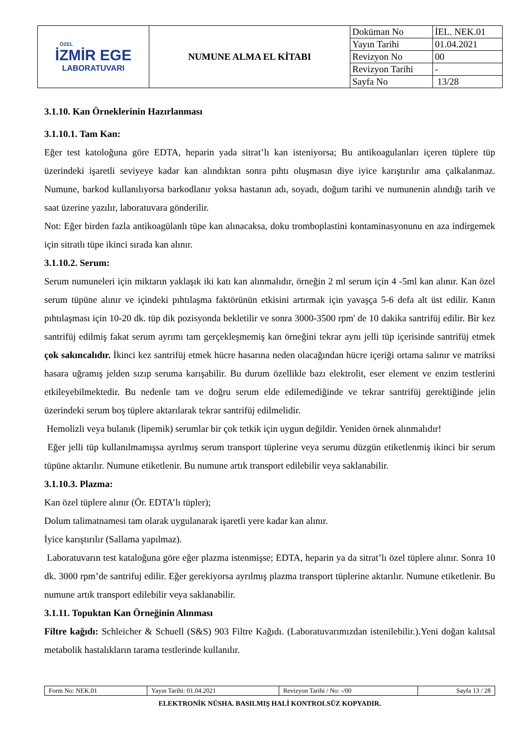| ÖZEL İZMİR EGE LABORATUVARI | NUMUNE ALMA EL KİTABI | Doküman No | İEL. NEK.01 |
| | | Yayın Tarihi | 01.04.2021 |
| | | Revizyon No | 00 |
| | | Revizyon Tarihi | - |
| | | Sayfa No | 13/28 |
3.1.10. Kan Örneklerinin Hazırlanması
3.1.10.1. Tam Kan:
Eğer test katoloğuna göre EDTA, heparin yada sitrat’lı kan isteniyorsa; Bu antikoagulanları içeren tüplere tüp üzerindeki işaretli seviyeye kadar kan alındıktan sonra pıhtı oluşmasın diye iyice karıştırılır ama çalkalanmaz. Numune, barkod kullanılıyorsa barkodlanır yoksa hastanın adı, soyadı, doğum tarihi ve numunenin alındığı tarih ve saat üzerine yazılır, laboratuvara gönderilir.
Not: Eğer birden fazla antikoagülanlı tüpe kan alınacaksa, doku tromboplastini kontaminasyonunu en aza indirgemek için sitratlı tüpe ikinci sırada kan alınır.
3.1.10.2. Serum:
Serum numuneleri için miktarın yaklaşık iki katı kan alınmalıdır, örneğin 2 ml serum için 4 -5ml kan alınır. Kan özel serum tüpüne alınır ve içindeki pıhtılaşma faktörünün etkisini artırmak için yavaşça 5-6 defa alt üst edilir. Kanın pıhtılaşması için 10-20 dk. tüp dik pozisyonda bekletilir ve sonra 3000-3500 rpm' de 10 dakika santrifüj edilir. Bir kez santrifüj edilmiş fakat serum ayrımı tam gerçekleşmemiş kan örneğini tekrar aynı jelli tüp içerisinde santrifüj etmek çok sakıncalıdır. İkinci kez santrifüj etmek hücre hasarına neden olacağından hücre içeriği ortama salınır ve matriksi hasara uğramış jelden sızıp seruma karışabilir. Bu durum özellikle bazı elektrolit, eser element ve enzim testlerini etkileyebilmektedir. Bu nedenle tam ve doğru serum elde edilemediğinde ve tekrar santrifüj gerektiğinde jelin üzerindeki serum boş tüplere aktarılarak tekrar santrifüj edilmelidir.
Hemolizli veya bulanık (lipemik) serumlar bir çok tetkik için uygun değildir. Yeniden örnek alınmalıdır!
Eğer jelli tüp kullanılmamışsa ayrılmış serum transport tüplerine veya serumu düzgün etiketlenmiş ikinci bir serum tüpüne aktarılır. Numune etiketlenir. Bu numune artık transport edilebilir veya saklanabilir.
3.1.10.3. Plazma:
Kan özel tüplere alınır (Ör. EDTA’lı tüpler);
Dolum talimatnamesi tam olarak uygulanarak işaretli yere kadar kan alınır.
İyice karıştırılır (Sallama yapılmaz).
Laboratuvarın test kataloğuna göre eğer plazma istenmişse; EDTA, heparin ya da sitrat’lı özel tüplere alınır. Sonra 10 dk. 3000 rpm’de santrifuj edilir. Eğer gerekiyorsa ayrılmış plazma transport tüplerine aktarılır. Numune etiketlenir. Bu numune artık transport edilebilir veya saklanabilir.
3.1.11. Topuktan Kan Örneğinin Alınması
Filtre kağıdı: Schleicher & Schuell (S&S) 903 Filtre Kağıdı. (Laboratuvarımızdan istenilebilir.).Yeni doğan kalıtsal metabolik hastalıkların tarama testlerinde kullanılır.
| Form No: NEK.01 | Yayın Tarihi: 01.04.2021 | Revizyon Tarihi / No: -/00 | Sayfa 13 / 28 |
ELEKTRONİK NÜSHA. BASILMIŞ HALİ KONTROLSÜZ KOPYADIR.